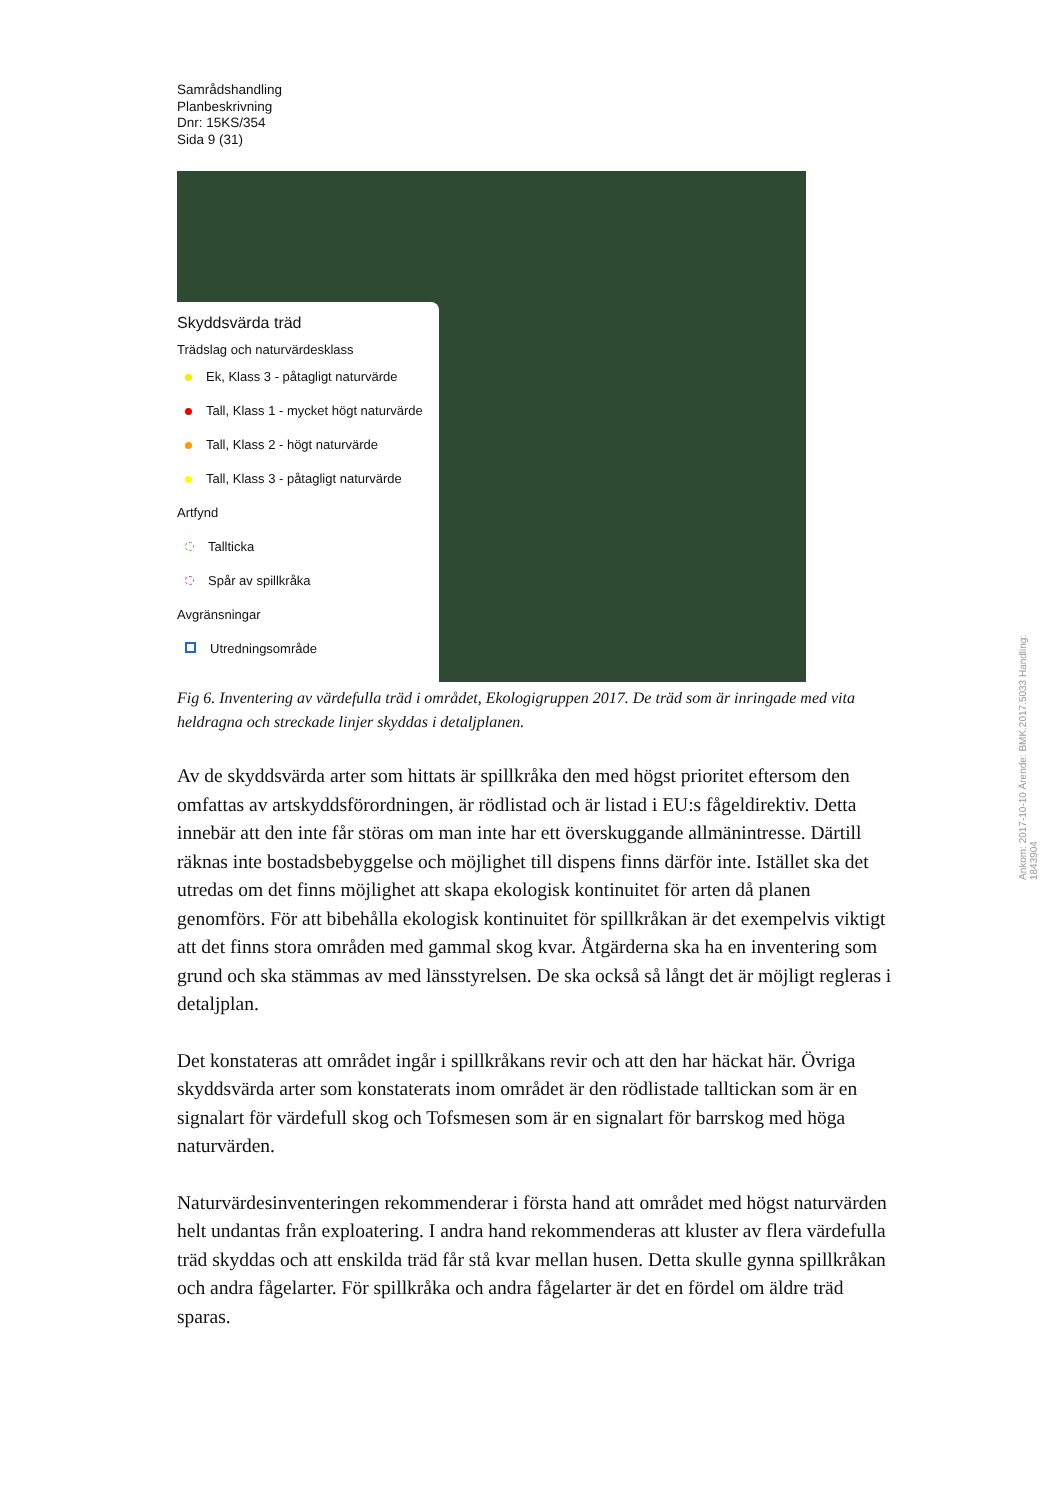Samrådshandling
Planbeskrivning
Dnr: 15KS/354
Sida 9 (31)
Skyddsvärda träd
Trädslag och naturvärdesklass
Ek, Klass 3 - påtagligt naturvärde
Tall, Klass 1 - mycket högt naturvärde
Tall, Klass 2 - högt naturvärde
Tall, Klass 3 - påtagligt naturvärde
Artfynd
Tallticka
Spår av spillkråka
Avgränsningar
Utredningsområde
Fig 6. Inventering av värdefulla träd i området, Ekologigruppen 2017. De träd som är inringade med vita heldragna och streckade linjer skyddas i detaljplanen.
Av de skyddsvärda arter som hittats är spillkråka den med högst prioritet eftersom den omfattas av artskyddsförordningen, är rödlistad och är listad i EU:s fågeldirektiv. Detta innebär att den inte får störas om man inte har ett överskuggande allmänintresse. Därtill räknas inte bostadsbebyggelse och möjlighet till dispens finns därför inte. Istället ska det utredas om det finns möjlighet att skapa ekologisk kontinuitet för arten då planen genomförs. För att bibehålla ekologisk kontinuitet för spillkråkan är det exempelvis viktigt att det finns stora områden med gammal skog kvar. Åtgärderna ska ha en inventering som grund och ska stämmas av med länsstyrelsen. De ska också så långt det är möjligt regleras i detaljplan.
Det konstateras att området ingår i spillkråkans revir och att den har häckat här. Övriga skyddsvärda arter som konstaterats inom området är den rödlistade talltickan som är en signalart för värdefull skog och Tofsmesen som är en signalart för barrskog med höga naturvärden.
Naturvärdesinventeringen rekommenderar i första hand att området med högst naturvärden helt undantas från exploatering. I andra hand rekommenderas att kluster av flera värdefulla träd skyddas och att enskilda träd får stå kvar mellan husen. Detta skulle gynna spillkråkan och andra fågelarter. För spillkråka och andra fågelarter är det en fördel om äldre träd sparas.
Ankom: 2017-10-10 Ärende: BMK.2017.5033 Handling: 1843904